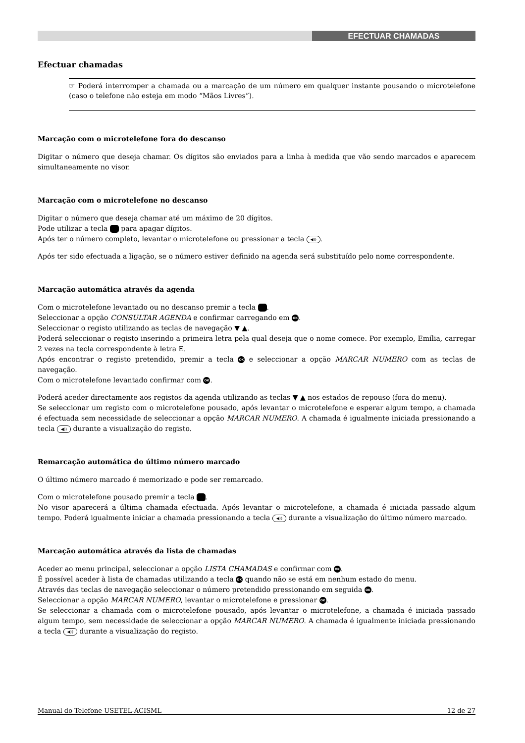EFECTUAR CHAMADAS
Efectuar chamadas
☞ Poderá interromper a chamada ou a marcação de um número em qualquer instante pousando o microtelefone (caso o telefone não esteja em modo “Mãos Livres”).
Marcação com o microtelefone fora do descanso
Digitar o número que deseja chamar. Os dígitos são enviados para a linha à medida que vão sendo marcados e aparecem simultaneamente no visor.
Marcação com o microtelefone no descanso
Digitar o número que deseja chamar até um máximo de 20 dígitos.
Pode utilizar a tecla para apagar dígitos.
Após ter o número completo, levantar o microtelefone ou pressionar a tecla ◀)).
Após ter sido efectuada a ligação, se o número estiver definido na agenda será substituído pelo nome correspondente.
Marcação automática através da agenda
Com o microtelefone levantado ou no descanso premir a tecla .
Seleccionar a opção CONSULTAR AGENDA e confirmar carregando em OK.
Seleccionar o registo utilizando as teclas de navegação ▼ ▲.
Poderá seleccionar o registo inserindo a primeira letra pela qual deseja que o nome comece. Por exemplo, Emília, carregar 2 vezes na tecla correspondente à letra E.
Após encontrar o registo pretendido, premir a tecla OK e seleccionar a opção MARCAR NUMERO com as teclas de navegação.
Com o microtelefone levantado confirmar com OK.
Poderá aceder directamente aos registos da agenda utilizando as teclas ▼ ▲ nos estados de repouso (fora do menu).
Se seleccionar um registo com o microtelefone pousado, após levantar o microtelefone e esperar algum tempo, a chamada é efectuada sem necessidade de seleccionar a opção MARCAR NUMERO. A chamada é igualmente iniciada pressionando a tecla ◀)) durante a visualização do registo.
Remarcação automática do último número marcado
O último número marcado é memorizado e pode ser remarcado.
Com o microtelefone pousado premir a tecla .
No visor aparecerá a última chamada efectuada. Após levantar o microtelefone, a chamada é iniciada passado algum tempo. Poderá igualmente iniciar a chamada pressionando a tecla ◀)) durante a visualização do último número marcado.
Marcação automática através da lista de chamadas
Aceder ao menu principal, seleccionar a opção LISTA CHAMADAS e confirmar com OK.
É possível aceder à lista de chamadas utilizando a tecla OK quando não se está em nenhum estado do menu.
Através das teclas de navegação seleccionar o número pretendido pressionando em seguida OK.
Seleccionar a opção MARCAR NUMERO, levantar o microtelefone e pressionar OK.
Se seleccionar a chamada com o microtelefone pousado, após levantar o microtelefone, a chamada é iniciada passado algum tempo, sem necessidade de seleccionar a opção MARCAR NUMERO. A chamada é igualmente iniciada pressionando a tecla ◀)) durante a visualização do registo.
Manual do Telefone USETEL-ACISML 12 de 27